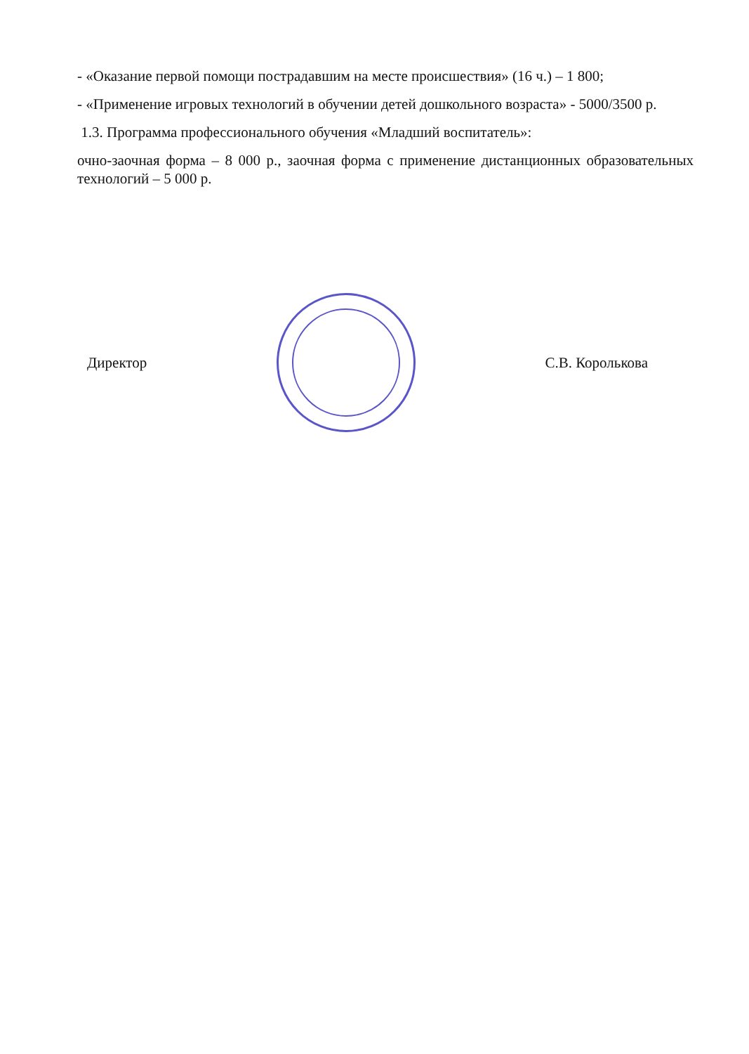- «Оказание первой помощи пострадавшим на месте происшествия» (16 ч.) – 1 800;
- «Применение игровых технологий в обучении детей дошкольного возраста» - 5000/3500 р.
1.3. Программа профессионального обучения «Младший воспитатель»:
очно-заочная форма – 8 000 р., заочная форма с применение дистанционных образовательных технологий – 5 000 р.
Директор С.В. Королькова